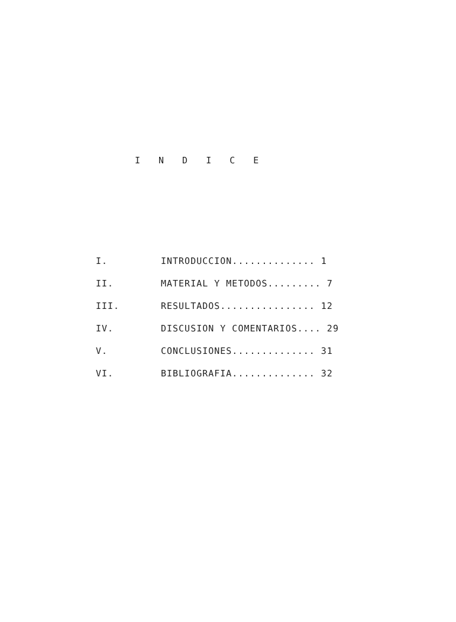I N D I C E
I. INTRODUCCION.............. 1
II. MATERIAL Y METODOS......... 7
III. RESULTADOS................ 12
IV. DISCUSION Y COMENTARIOS.... 29
V. CONCLUSIONES.............. 31
VI. BIBLIOGRAFIA.............. 32